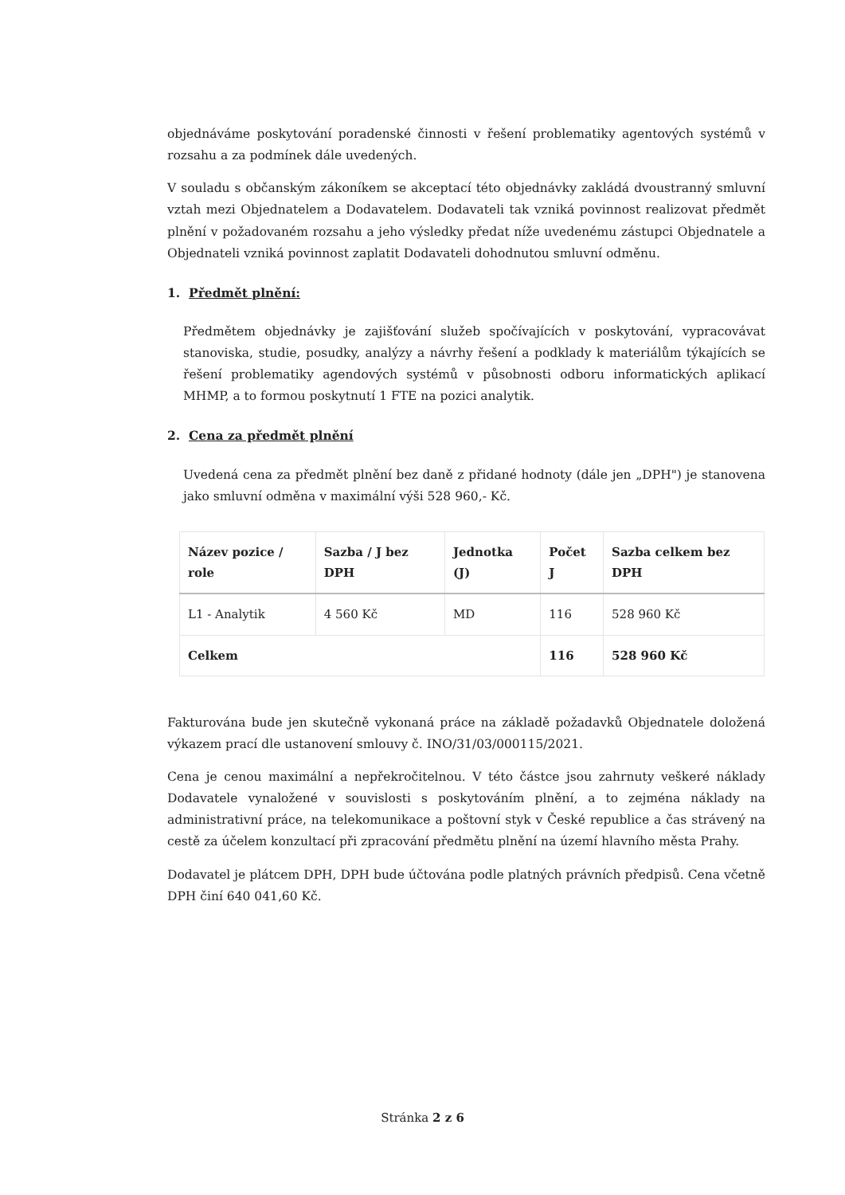objednáváme poskytování poradenské činnosti v řešení problematiky agentových systémů v rozsahu a za podmínek dále uvedených.
V souladu s občanským zákoníkem se akceptací této objednávky zakládá dvoustranný smluvní vztah mezi Objednatelem a Dodavatelem. Dodavateli tak vzniká povinnost realizovat předmět plnění v požadovaném rozsahu a jeho výsledky předat níže uvedenému zástupci Objednatele a Objednateli vzniká povinnost zaplatit Dodavateli dohodnutou smluvní odměnu.
1. Předmět plnění:
Předmětem objednávky je zajišťování služeb spočívajících v poskytování, vypracovávat stanoviska, studie, posudky, analýzy a návrhy řešení a podklady k materiálům týkajících se řešení problematiky agendových systémů v působnosti odboru informatických aplikací MHMP, a to formou poskytnutí 1 FTE na pozici analytik.
2. Cena za předmět plnění
Uvedená cena za předmět plnění bez daně z přidané hodnoty (dále jen „DPH") je stanovena jako smluvní odměna v maximální výši 528 960,- Kč.
| Název pozice / role | Sazba / J bez DPH | Jednotka (J) | Počet J | Sazba celkem bez DPH |
| --- | --- | --- | --- | --- |
| L1 - Analytik | 4 560 Kč | MD | 116 | 528 960 Kč |
| Celkem | | | 116 | 528 960 Kč |
Fakturována bude jen skutečně vykonaná práce na základě požadavků Objednatele doložená výkazem prací dle ustanovení smlouvy č. INO/31/03/000115/2021.
Cena je cenou maximální a nepřekročitelnou. V této částce jsou zahrnuty veškeré náklady Dodavatele vynaložené v souvislosti s poskytováním plnění, a to zejména náklady na administrativní práce, na telekomunikace a poštovní styk v České republice a čas strávený na cestě za účelem konzultací při zpracování předmětu plnění na území hlavního města Prahy.
Dodavatel je plátcem DPH, DPH bude účtována podle platných právních předpisů. Cena včetně DPH činí 640 041,60 Kč.
Stránka 2 z 6